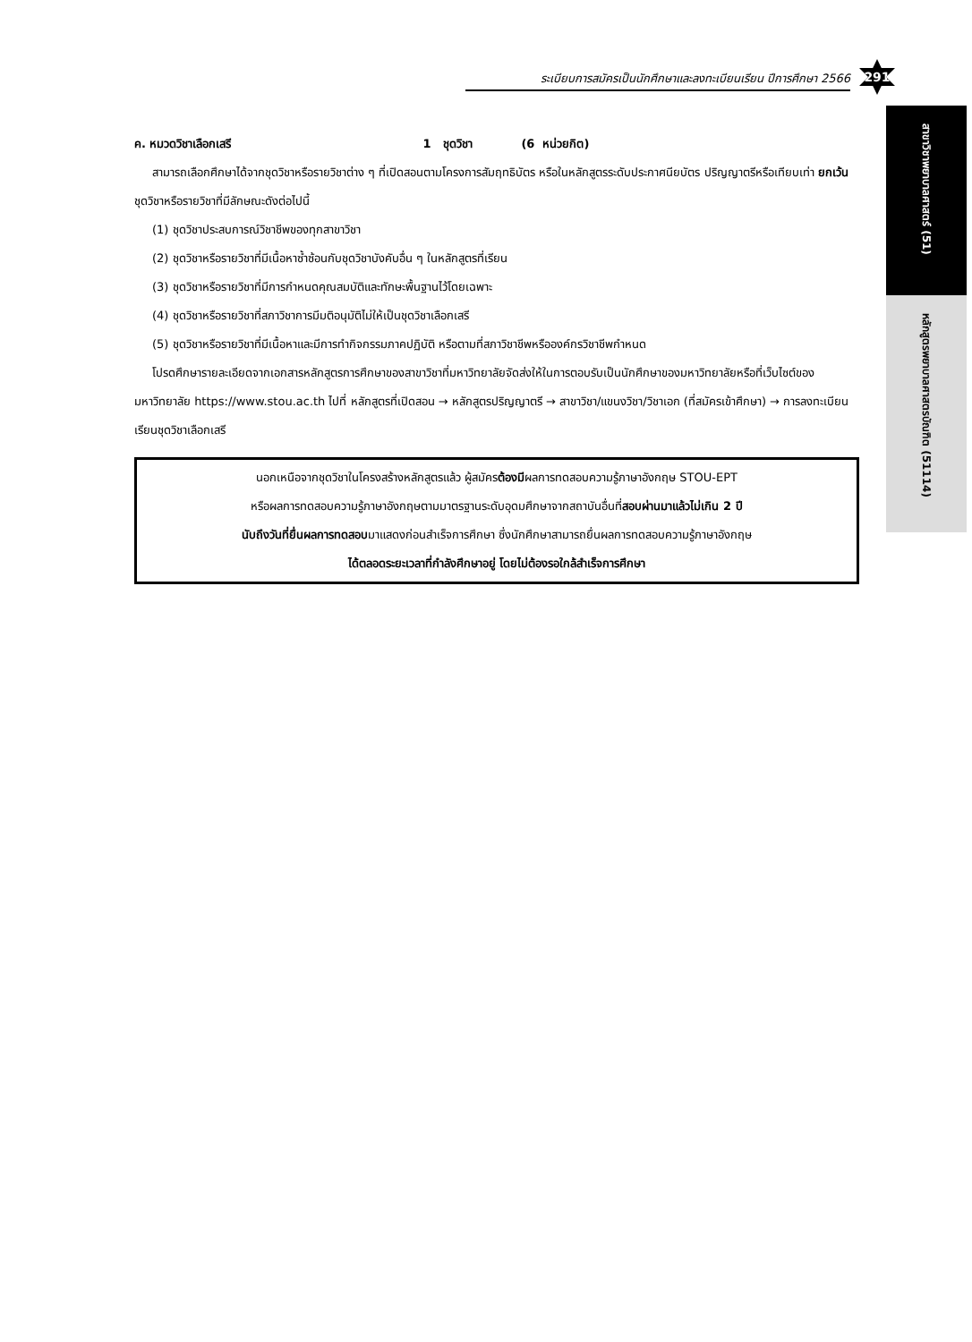ระเบียบการสมัครเป็นนักศึกษาและลงทะเบียนเรียน ปีการศึกษา 2566
291
สาขาวิชาพยาบาลศาสตร์ (51)
หลักสูตรพยาบาลศาสตรบัณฑิต (51114)
ค. หมวดวิชาเลือกเสรี 1 ชุดวิชา (6 หน่วยกิต)
สามารถเลือกศึกษาได้จากชุดวิชาหรือรายวิชาต่าง ๆ ที่เปิดสอนตามโครงการสัมฤทธิบัตร หรือในหลักสูตรระดับประกาศนียบัตร ปริญญาตรีหรือเทียบเท่า ยกเว้นชุดวิชาหรือรายวิชาที่มีลักษณะดังต่อไปนี้
(1) ชุดวิชาประสบการณ์วิชาชีพของทุกสาขาวิชา
(2) ชุดวิชาหรือรายวิชาที่มีเนื้อหาซ้ำซ้อนกับชุดวิชาบังคับอื่น ๆ ในหลักสูตรที่เรียน
(3) ชุดวิชาหรือรายวิชาที่มีการกำหนดคุณสมบัติและทักษะพื้นฐานไว้โดยเฉพาะ
(4) ชุดวิชาหรือรายวิชาที่สภาวิชาการมีมติอนุมัติไม่ให้เป็นชุดวิชาเลือกเสรี
(5) ชุดวิชาหรือรายวิชาที่มีเนื้อหาและมีการทำกิจกรรมภาคปฏิบัติ หรือตามที่สภาวิชาชีพหรือองค์กรวิชาชีพกำหนด
โปรดศึกษารายละเอียดจากเอกสารหลักสูตรการศึกษาของสาขาวิชาที่มหาวิทยาลัยจัดส่งให้ในการตอบรับเป็นนักศึกษาของมหาวิทยาลัยหรือที่เว็บไซต์ของมหาวิทยาลัย https://www.stou.ac.th ไปที่ หลักสูตรที่เปิดสอน → หลักสูตรปริญญาตรี → สาขาวิชา/แขนงวิชา/วิชาเอก (ที่สมัครเข้าศึกษา) → การลงทะเบียนเรียนชุดวิชาเลือกเสรี
นอกเหนือจากชุดวิชาในโครงสร้างหลักสูตรแล้ว ผู้สมัครต้องมีผลการทดสอบความรู้ภาษาอังกฤษ STOU-EPT
หรือผลการทดสอบความรู้ภาษาอังกฤษตามมาตรฐานระดับอุดมศึกษาจากสถาบันอื่นที่สอบผ่านมาแล้วไม่เกิน 2 ปี
นับถึงวันที่ยื่นผลการทดสอบมาแสดงก่อนสำเร็จการศึกษา ซึ่งนักศึกษาสามารถยื่นผลการทดสอบความรู้ภาษาอังกฤษ
ได้ตลอดระยะเวลาที่กำลังศึกษาอยู่ โดยไม่ต้องรอใกล้สำเร็จการศึกษา